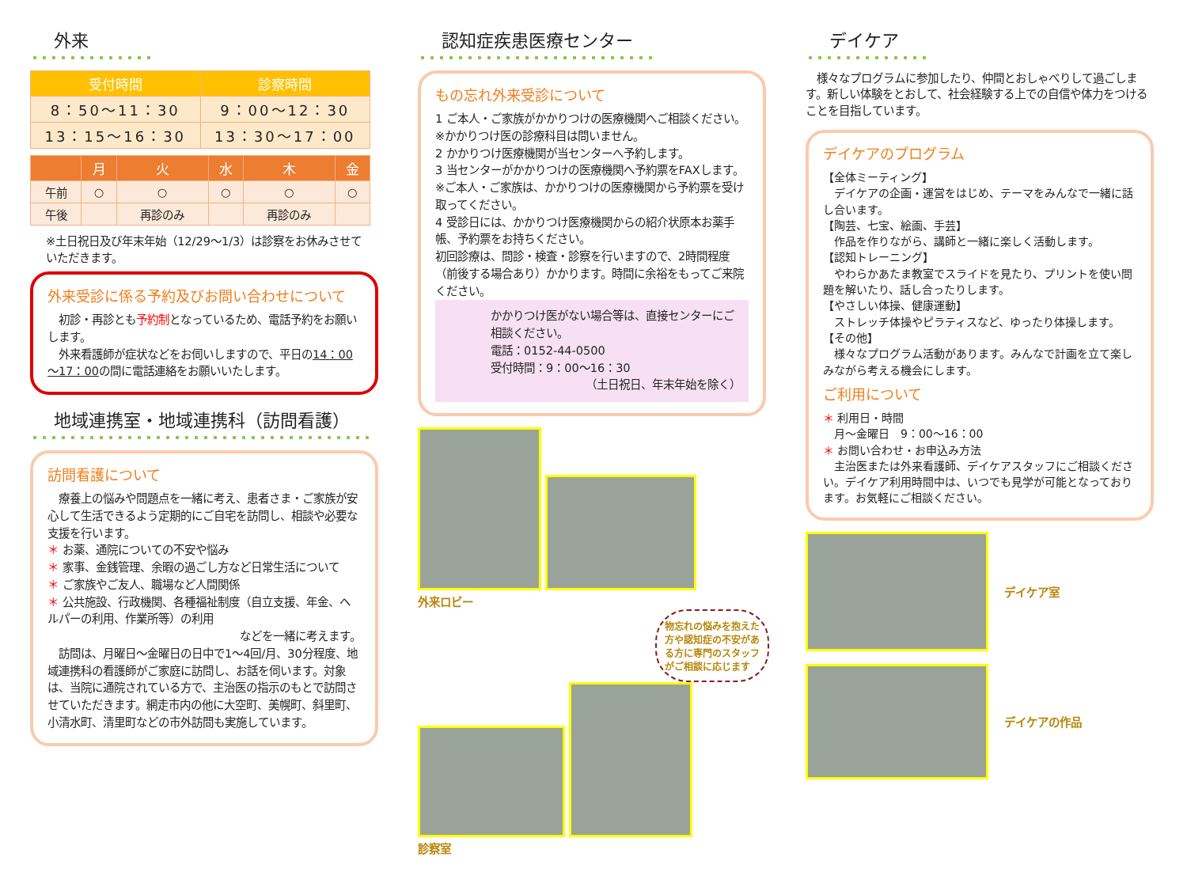外来
| 受付時間 | 診察時間 |
| --- | --- |
| 8：50～11：30 | 9：00～12：30 |
| 13：15～16：30 | 13：30～17：00 |
| | 月 | 火 | 水 | 木 | 金 |
| --- | --- | --- | --- | --- | --- |
| 午前 | ○ | ○ | ○ | ○ | ○ |
| 午後 | | 再診のみ | | 再診のみ | |
※土日祝日及び年末年始（12/29～1/3）は診察をお休みさせていただきます。
外来受診に係る予約及びお問い合わせについて
　初診・再診とも予約制となっているため、電話予約をお願いします。
　外来看護師が症状などをお伺いしますので、平日の14：00～17：00の間に電話連絡をお願いいたします。
地域連携室・地域連携科（訪問看護）
訪問看護について
　療養上の悩みや問題点を一緒に考え、患者さま・ご家族が安心して生活できるよう定期的にご自宅を訪問し、相談や必要な支援を行います。
＊ お薬、通院についての不安や悩み
＊ 家事、金銭管理、余暇の過ごし方など日常生活について
＊ ご家族やご友人、職場など人間関係
＊ 公共施設、行政機関、各種福祉制度（自立支援、年金、ヘルパーの利用、作業所等）の利用
などを一緒に考えます。
　訪問は、月曜日～金曜日の日中で1～4回/月、30分程度、地域連携科の看護師がご家庭に訪問し、お話を伺います。対象は、当院に通院されている方で、主治医の指示のもとで訪問させていただきます。網走市内の他に大空町、美幌町、斜里町、小清水町、清里町などの市外訪問も実施しています。
認知症疾患医療センター
もの忘れ外来受診について
1 ご本人・ご家族がかかりつけの医療機関へご相談ください。
※かかりつけ医の診療科目は問いません。
2 かかりつけ医療機関が当センターへ予約します。
3 当センターがかかりつけの医療機関へ予約票をFAXします。
※ご本人・ご家族は、かかりつけの医療機関から予約票を受け取ってください。
4 受診日には、かかりつけ医療機関からの紹介状原本お薬手帳、予約票をお持ちください。
初回診療は、問診・検査・診察を行いますので、2時間程度（前後する場合あり）かかります。時間に余裕をもってご来院ください。
かかりつけ医がない場合等は、直接センターにご相談ください。
電話：0152-44-0500
受付時間：9：00～16：30
（土日祝日、年末年始を除く）
外来ロビー
物忘れの悩みを抱えた方や認知症の不安がある方に専門のスタッフがご相談に応じます
診察室
デイケア
　様々なプログラムに参加したり、仲間とおしゃべりして過ごします。新しい体験をとおして、社会経験する上での自信や体力をつけることを目指しています。
デイケアのプログラム
【全体ミーティング】
　デイケアの企画・運営をはじめ、テーマをみんなで一緒に話し合います。
【陶芸、七宝、絵画、手芸】
　作品を作りながら、講師と一緒に楽しく活動します。
【認知トレーニング】
　やわらかあたま教室でスライドを見たり、プリントを使い問題を解いたり、話し合ったりします。
【やさしい体操、健康運動】
　ストレッチ体操やピラティスなど、ゆったり体操します。
【その他】
　様々なプログラム活動があります。みんなで計画を立て楽しみながら考える機会にします。
ご利用について
＊ 利用日・時間
　月～金曜日　9：00～16：00
＊ お問い合わせ・お申込み方法
　主治医または外来看護師、デイケアスタッフにご相談ください。デイケア利用時間中は、いつでも見学が可能となっております。お気軽にご相談ください。
デイケア室
デイケアの作品